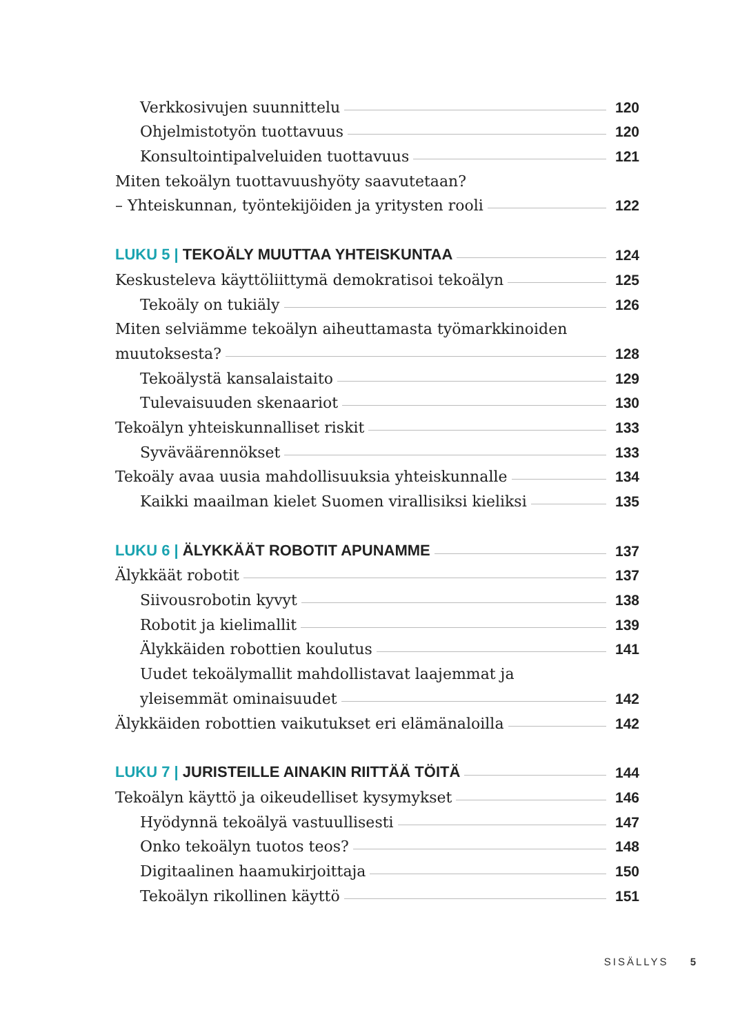Verkkosivujen suunnittelu 120
Ohjelmistotyön tuottavuus 120
Konsultointipalveluiden tuottavuus 121
Miten tekoälyn tuottavuushyöty saavutetaan?
– Yhteiskunnan, työntekijöiden ja yritysten rooli 122
LUKU 5 | TEKOÄLY MUUTTAA YHTEISKUNTAA 124
Keskusteleva käyttöliittymä demokratisoi tekoälyn 125
Tekoäly on tukiäly 126
Miten selviämme tekoälyn aiheuttamasta työmarkkinoiden
muutoksesta? 128
Tekoälystä kansalaistaito 129
Tulevaisuuden skenaariot 130
Tekoälyn yhteiskunnalliset riskit 133
Syväväärennökset 133
Tekoäly avaa uusia mahdollisuuksia yhteiskunnalle 134
Kaikki maailman kielet Suomen virallisiksi kieliksi 135
LUKU 6 | ÄLYKKÄÄT ROBOTIT APUNAMME 137
Älykkäät robotit 137
Siivousrobotin kyvyt 138
Robotit ja kielimallit 139
Älykkäiden robottien koulutus 141
Uudet tekoälymallit mahdollistavat laajemmat ja
yleisemmät ominaisuudet 142
Älykkäiden robottien vaikutukset eri elämänaloilla 142
LUKU 7 | JURISTEILLE AINAKIN RIITTÄÄ TÖITÄ 144
Tekoälyn käyttö ja oikeudelliset kysymykset 146
Hyödynnä tekoälyä vastuullisesti 147
Onko tekoälyn tuotos teos? 148
Digitaalinen haamukirjoittaja 150
Tekoälyn rikollinen käyttö 151
SISÄLLYS 5